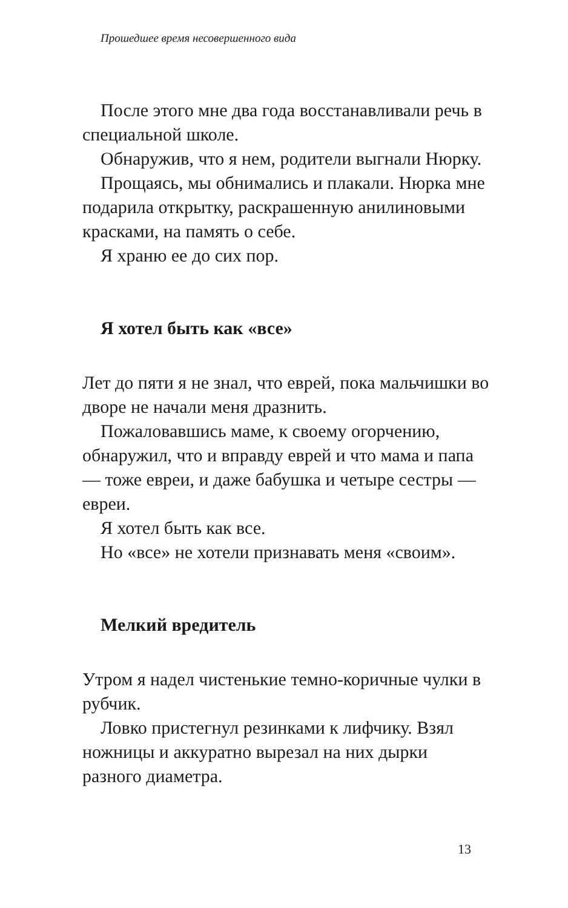Прошедшее время несовершенного вида
После этого мне два года восстанавливали речь в специальной школе.
Обнаружив, что я нем, родители выгнали Нюрку.
Прощаясь, мы обнимались и плакали. Нюрка мне подарила открытку, раскрашенную анилиновыми красками, на память о себе.
Я храню ее до сих пор.
Я хотел быть как «все»
Лет до пяти я не знал, что еврей, пока мальчишки во дворе не начали меня дразнить.
Пожаловавшись маме, к своему огорчению, обнаружил, что и вправду еврей и что мама и папа — тоже евреи, и даже бабушка и четыре сестры — евреи.
Я хотел быть как все.
Но «все» не хотели признавать меня «своим».
Мелкий вредитель
Утром я надел чистенькие темно-коричные чулки в рубчик.
Ловко пристегнул резинками к лифчику. Взял ножницы и аккуратно вырезал на них дырки разного диаметра.
13